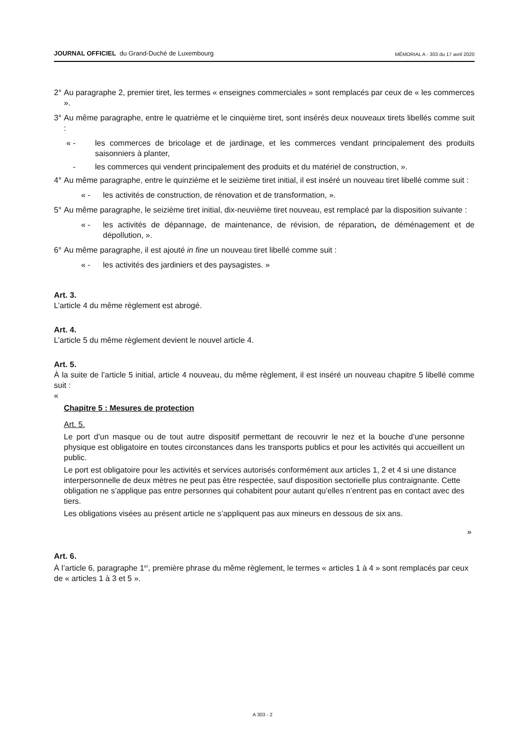JOURNAL OFFICIEL du Grand-Duché de Luxembourg MÉMORIAL A - 303 du 17 avril 2020
2° Au paragraphe 2, premier tiret, les termes « enseignes commerciales » sont remplacés par ceux de « les commerces ».
3° Au même paragraphe, entre le quatrième et le cinquième tiret, sont insérés deux nouveaux tirets libellés comme suit :
« - les commerces de bricolage et de jardinage, et les commerces vendant principalement des produits saisonniers à planter,
- les commerces qui vendent principalement des produits et du matériel de construction, ».
4° Au même paragraphe, entre le quinzième et le seizième tiret initial, il est inséré un nouveau tiret libellé comme suit :
« - les activités de construction, de rénovation et de transformation, ».
5° Au même paragraphe, le seizième tiret initial, dix-neuvième tiret nouveau, est remplacé par la disposition suivante :
« - les activités de dépannage, de maintenance, de révision, de réparation, de déménagement et de dépollution, ».
6° Au même paragraphe, il est ajouté in fine un nouveau tiret libellé comme suit :
« - les activités des jardiniers et des paysagistes. »
Art. 3.
L’article 4 du même règlement est abrogé.
Art. 4.
L’article 5 du même règlement devient le nouvel article 4.
Art. 5.
À la suite de l’article 5 initial, article 4 nouveau, du même règlement, il est inséré un nouveau chapitre 5 libellé comme suit :
«
Chapitre 5 : Mesures de protection
Art. 5.
Le port d’un masque ou de tout autre dispositif permettant de recouvrir le nez et la bouche d’une personne physique est obligatoire en toutes circonstances dans les transports publics et pour les activités qui accueillent un public.
Le port est obligatoire pour les activités et services autorisés conformément aux articles 1, 2 et 4 si une distance interpersonnelle de deux mètres ne peut pas être respectée, sauf disposition sectorielle plus contraignante. Cette obligation ne s’applique pas entre personnes qui cohabitent pour autant qu’elles n’entrent pas en contact avec des tiers.
Les obligations visées au présent article ne s’appliquent pas aux mineurs en dessous de six ans.
»
Art. 6.
À l’article 6, paragraphe 1<sup>er</sup>, première phrase du même règlement, le termes « articles 1 à 4 » sont remplacés par ceux de « articles 1 à 3 et 5 ».
A 303 - 2